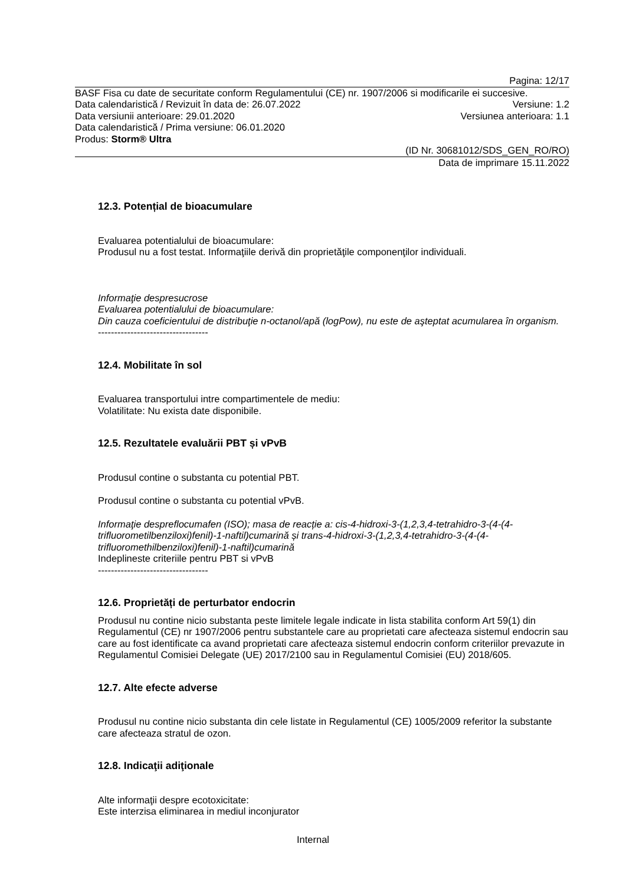Pagina: 12/17
BASF Fisa cu date de securitate conform Regulamentului (CE) nr. 1907/2006 si modificarile ei succesive.
Data calendaristică / Revizuit în data de: 26.07.2022 Versiune: 1.2
Data versiunii anterioare: 29.01.2020 Versiunea anterioara: 1.1
Data calendaristică / Prima versiune: 06.01.2020
Produs: Storm® Ultra
(ID Nr. 30681012/SDS_GEN_RO/RO)
Data de imprimare 15.11.2022
12.3. Potențial de bioacumulare
Evaluarea potentialului de bioacumulare:
Produsul nu a fost testat. Informaţiile derivă din proprietăţile componenţilor individuali.
Informaţie despresucrose
Evaluarea potentialului de bioacumulare:
Din cauza coeficientului de distribuţie n-octanol/apă (logPow), nu este de aşteptat acumularea în organism.
----------------------------------
12.4. Mobilitate în sol
Evaluarea transportului intre compartimentele de mediu:
Volatilitate: Nu exista date disponibile.
12.5. Rezultatele evaluării PBT și vPvB
Produsul contine o substanta cu potential PBT.
Produsul contine o substanta cu potential vPvB.
Informaţie despreflocumafen (ISO); masa de reacție a: cis-4-hidroxi-3-(1,2,3,4-tetrahidro-3-(4-(4-trifluorometilbenziloxi)fenil)-1-naftil)cumarină și trans-4-hidroxi-3-(1,2,3,4-tetrahidro-3-(4-(4-trifluoromethilbenziloxi)fenil)-1-naftil)cumarină
Indeplineste criteriile pentru PBT si vPvB
----------------------------------
12.6. Proprietăți de perturbator endocrin
Produsul nu contine nicio substanta peste limitele legale indicate in lista stabilita conform Art 59(1) din Regulamentul (CE) nr 1907/2006 pentru substantele care au proprietati care afecteaza sistemul endocrin sau care au fost identificate ca avand proprietati care afecteaza sistemul endocrin conform criteriilor prevazute in Regulamentul Comisiei Delegate (UE) 2017/2100 sau in Regulamentul Comisiei (EU) 2018/605.
12.7. Alte efecte adverse
Produsul nu contine nicio substanta din cele listate in Regulamentul (CE) 1005/2009 referitor la substante care afecteaza stratul de ozon.
12.8. Indicaţii adiţionale
Alte informaţii despre ecotoxicitate:
Este interzisa eliminarea in mediul inconjurator
Internal